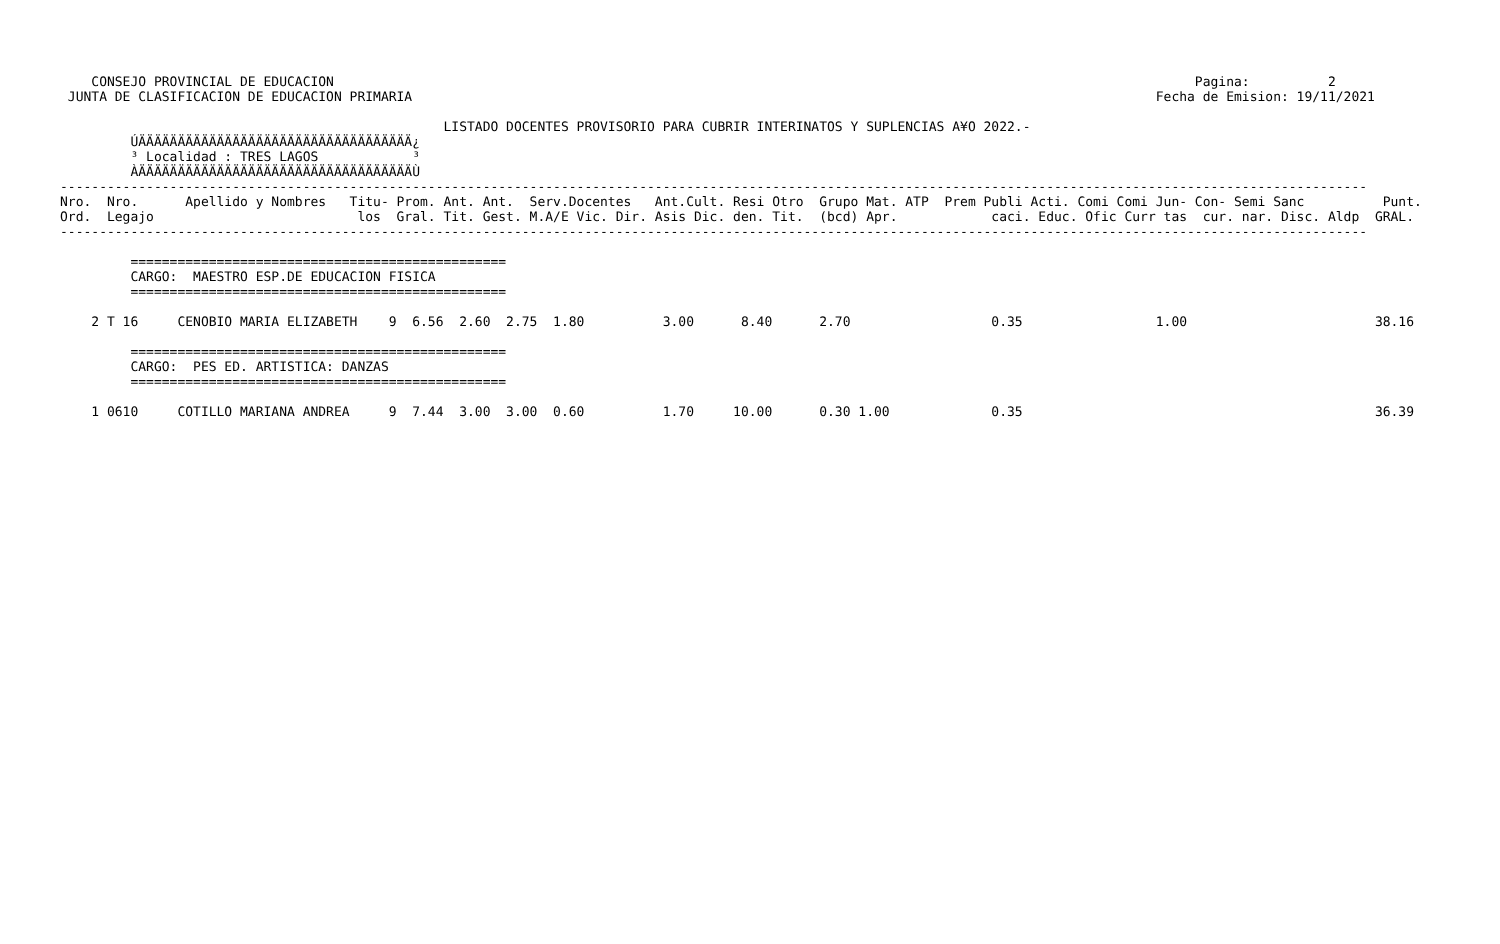CONSEJO PROVINCIAL DE EDUCACION                                                                                                              Pagina:          2
 JUNTA DE CLASIFICACION DE EDUCACION PRIMARIA                                                                                               Fecha de Emision: 19/11/2021

                                                 LISTADO DOCENTES PROVISORIO PARA CUBRIR INTERINATOS Y SUPLENCIAS A¥O 2022.-
         ÚÄÄÄÄÄÄÄÄÄÄÄÄÄÄÄÄÄÄÄÄÄÄÄÄÄÄÄÄÄÄÄÄÄÄÄ¿
         ³ Localidad : TRES LAGOS            ³
         ÀÄÄÄÄÄÄÄÄÄÄÄÄÄÄÄÄÄÄÄÄÄÄÄÄÄÄÄÄÄÄÄÄÄÄÄÙ
-----------------------------------------------------------------------------------------------------------------------------------------------------------------------
Nro.  Nro.      Apellido y Nombres   Titu- Prom. Ant. Ant.  Serv.Docentes   Ant.Cult. Resi Otro  Grupo Mat. ATP  Prem Publi Acti. Comi Comi Jun- Con- Semi Sanc          Punt.
Ord.  Legajo                          los  Gral. Tit. Gest. M.A/E Vic. Dir. Asis Dic. den. Tit.  (bcd) Apr.            caci. Educ. Ofic Curr tas  cur. nar. Disc. Aldp  GRAL.
-----------------------------------------------------------------------------------------------------------------------------------------------------------------------

         ================================================
         CARGO:  MAESTRO ESP.DE EDUCACION FISICA
         ================================================

    2 T 16     CENOBIO MARIA ELIZABETH    9  6.56  2.60  2.75  1.80          3.00      8.40      2.70                  0.35                 1.00                        38.16

         ================================================
         CARGO:  PES ED. ARTISTICA: DANZAS
         ================================================

    1 0610     COTILLO MARIANA ANDREA     9  7.44  3.00  3.00  0.60          1.70     10.00      0.30 1.00             0.35                                             36.39